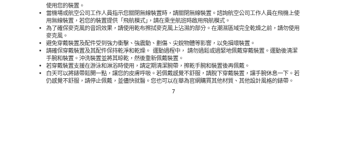使用您的裝置。
• 當機場或航空公司工作人員指示您關閉無線裝置時，請關閉無線裝置。諮詢航空公司工作人員在飛機上使用無線裝置，若您的裝置提供「飛航模式」，請在乘坐航班時啟用飛航模式。
• 為了確保麥克風的音訊效果，請使用乾布擦拭麥克風上沾濕的部分。在潮濕區域完全乾燥之前，請勿使用麥克風。
• 避免穿戴裝置及配件受到強力衝擊、強震動、劃傷、尖銳物體等影響，以免損壞裝置。
• 請確保穿戴裝置及其配件保持乾淨和乾燥。 運動過程中， 請勿過鬆或過緊地佩戴穿戴裝置。運動後清潔手腕和裝置。沖洗裝置並將其晾乾，然後重新佩戴裝置。
• 若穿戴裝置支援在游泳和淋浴時使用，請定期清潔腕帶，擦乾手腕和裝置後再佩戴。
• 白天可以將錶帶鬆開一點，讓您的皮膚呼吸。若佩戴感覺不舒服，請脫下穿戴裝置，讓手腕休息一下。若仍感覺不舒服，請停止佩戴，並儘快就醫。您也可以在華為官網購買其他材質、其他設計風格的錶帶。
7